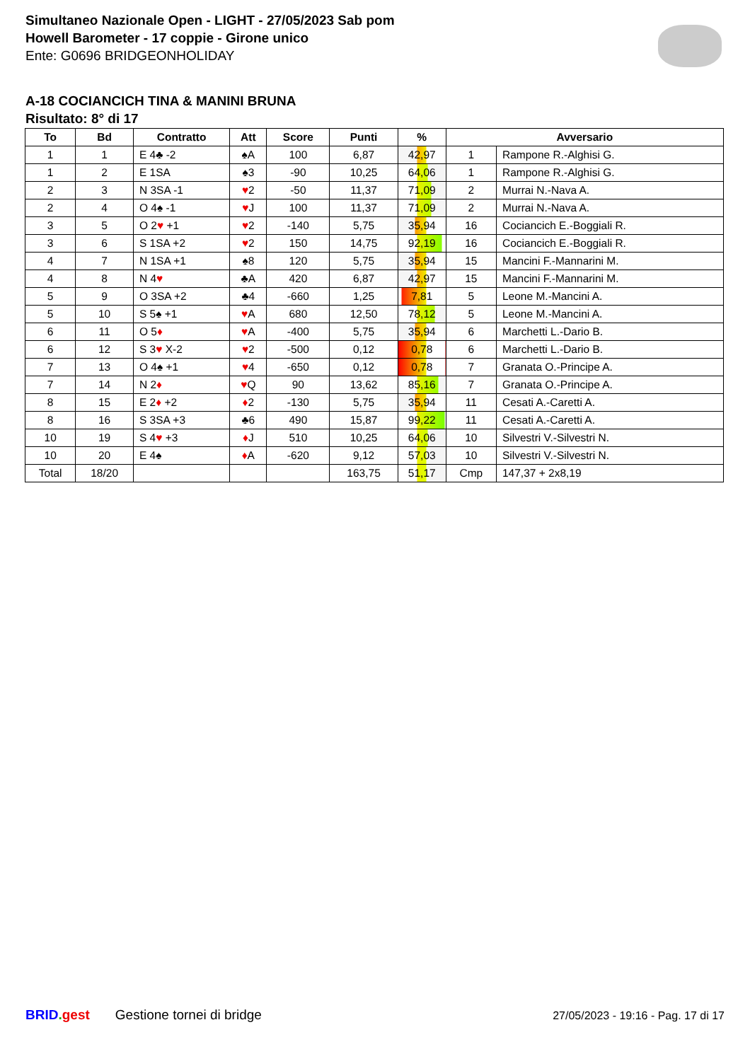Simultaneo Nazionale Open - LIGHT - 27/05/2023 Sab pom
Howell Barometer - 17 coppie - Girone unico
Ente: G0696 BRIDGEONHOLIDAY
A-18 COCIANCICH TINA & MANINI BRUNA
Risultato: 8° di 17
| To | Bd | Contratto | Att | Score | Punti | % | Avversario | |
| --- | --- | --- | --- | --- | --- | --- | --- | --- |
| 1 | 1 | E 4♣ -2 | ♠A | 100 | 6,87 | 42,97 | 1 | Rampone R.-Alghisi G. |
| 1 | 2 | E 1SA | ♠3 | -90 | 10,25 | 64,06 | 1 | Rampone R.-Alghisi G. |
| 2 | 3 | N 3SA -1 | ♥ 2 | -50 | 11,37 | 71,09 | 2 | Murrai N.-Nava A. |
| 2 | 4 | O 4♠ -1 | ♥ J | 100 | 11,37 | 71,09 | 2 | Murrai N.-Nava A. |
| 3 | 5 | O 2 ♥ +1 | ♥ 2 | -140 | 5,75 | 35,94 | 16 | Cociancich E.-Boggiali R. |
| 3 | 6 | S 1SA +2 | ♥ 2 | 150 | 14,75 | 92,19 | 16 | Cociancich E.-Boggiali R. |
| 4 | 7 | N 1SA +1 | ♠8 | 120 | 5,75 | 35,94 | 15 | Mancini F.-Mannarini M. |
| 4 | 8 | N 4 ♥ | ♣A | 420 | 6,87 | 42,97 | 15 | Mancini F.-Mannarini M. |
| 5 | 9 | O 3SA +2 | ♣4 | -660 | 1,25 | 7,81 | 5 | Leone M.-Mancini A. |
| 5 | 10 | S 5♠ +1 | ♥ A | 680 | 12,50 | 78,12 | 5 | Leone M.-Mancini A. |
| 6 | 11 | O 5 ♦ | ♥ A | -400 | 5,75 | 35,94 | 6 | Marchetti L.-Dario B. |
| 6 | 12 | S 3 ♥ X-2 | ♥ 2 | -500 | 0,12 | 0,78 | 6 | Marchetti L.-Dario B. |
| 7 | 13 | O 4♠ +1 | ♥ 4 | -650 | 0,12 | 0,78 | 7 | Granata O.-Principe A. |
| 7 | 14 | N 2 ♦ | ♥ Q | 90 | 13,62 | 85,16 | 7 | Granata O.-Principe A. |
| 8 | 15 | E 2 ♦ +2 | ♦ 2 | -130 | 5,75 | 35,94 | 11 | Cesati A.-Caretti A. |
| 8 | 16 | S 3SA +3 | ♣6 | 490 | 15,87 | 99,22 | 11 | Cesati A.-Caretti A. |
| 10 | 19 | S 4 ♥ +3 | ♦ J | 510 | 10,25 | 64,06 | 10 | Silvestri V.-Silvestri N. |
| 10 | 20 | E 4♠ | ♦ A | -620 | 9,12 | 57,03 | 10 | Silvestri V.-Silvestri N. |
| Total | 18/20 | | | | 163,75 | 51,17 | Cmp | 147,37 + 2x8,19 |
BRID. gest Gestione tornei di bridge 27/05/2023 - 19:16 - Pag. 17 di 17